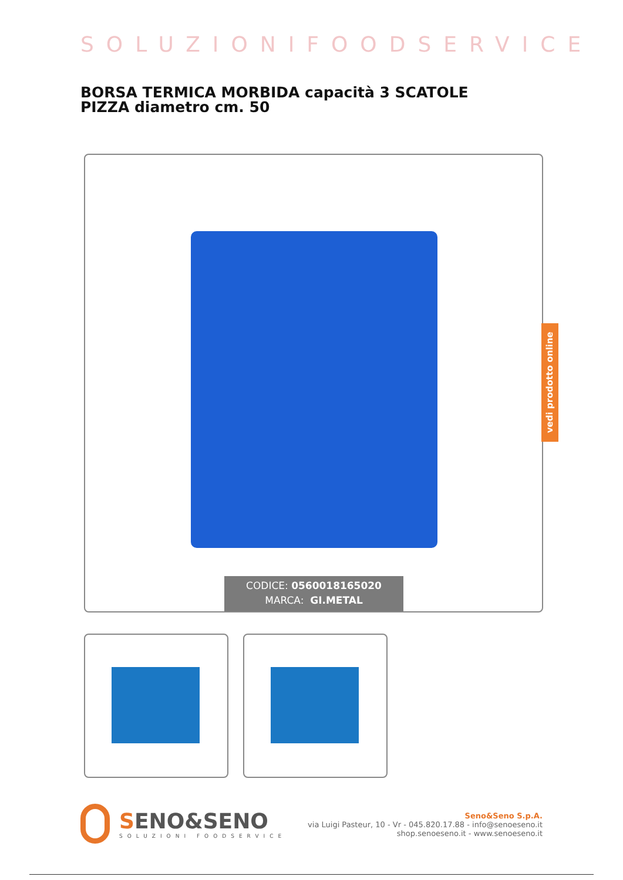SOLUZIONIFOODSERVICE
BORSA TERMICA MORBIDA capacità 3 SCATOLE PIZZA diametro cm. 50
CODICE: 0560018165020
MARCA: GI.METAL
vedi prodotto online
SENO&SENO
SOLUZIONI FOODSERVICE
Seno&Seno S.p.A.
via Luigi Pasteur, 10 - Vr - 045.820.17.88 - info@senoeseno.it
shop.senoeseno.it - www.senoeseno.it